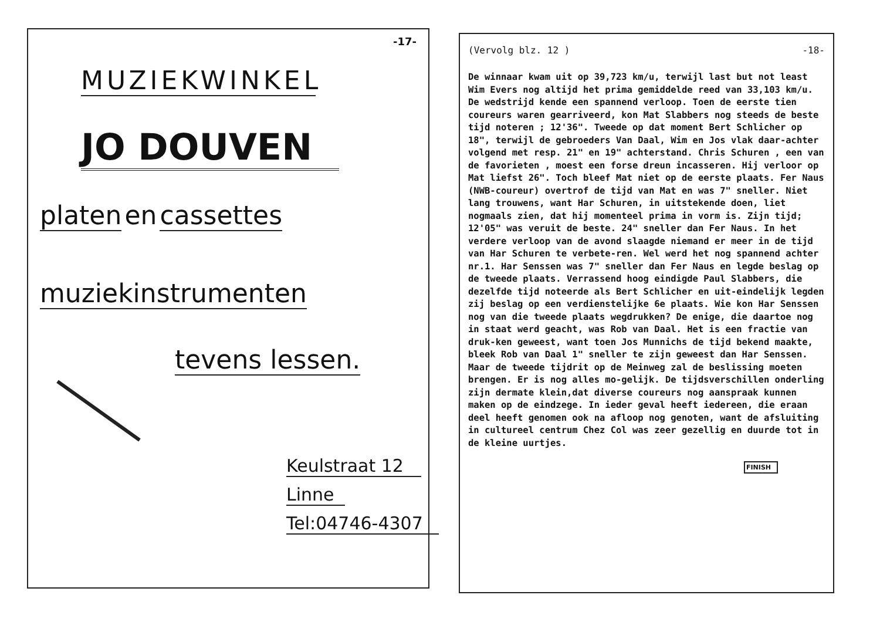-17-
MUZIEKWINKEL
JO DOUVEN
platen en cassettes
muziekinstrumenten
tevens lessen.
Keulstraat 12
Linne
Tel:04746-4307
(Vervolg blz. 12 ) -18-
De winnaar kwam uit op 39,723 km/u, terwijl last but not least Wim Evers nog altijd het prima gemiddelde reed van 33,103 km/u. De wedstrijd kende een spannend verloop. Toen de eerste tien coureurs waren gearriveerd, kon Mat Slabbers nog steeds de beste tijd noteren ; 12'36". Tweede op dat moment Bert Schlicher op 18", terwijl de gebroeders Van Daal, Wim en Jos vlak daar-achter volgend met resp. 21" en 19" achterstand. Chris Schuren , een van de favorieten , moest een forse dreun incasseren. Hij verloor op Mat liefst 26". Toch bleef Mat niet op de eerste plaats. Fer Naus (NWB-coureur) overtrof de tijd van Mat en was 7" sneller. Niet lang trouwens, want Har Schuren, in uitstekende doen, liet nogmaals zien, dat hij momenteel prima in vorm is. Zijn tijd; 12'05" was veruit de beste. 24" sneller dan Fer Naus. In het verdere verloop van de avond slaagde niemand er meer in de tijd van Har Schuren te verbete-ren. Wel werd het nog spannend achter nr.1. Har Senssen was 7" sneller dan Fer Naus en legde beslag op de tweede plaats. Verrassend hoog eindigde Paul Slabbers, die dezelfde tijd noteerde als Bert Schlicher en uit-eindelijk legden zij beslag op een verdienstelijke 6e plaats. Wie kon Har Senssen nog van die tweede plaats wegdrukken? De enige, die daartoe nog in staat werd geacht, was Rob van Daal. Het is een fractie van druk-ken geweest, want toen Jos Munnichs de tijd bekend maakte, bleek Rob van Daal 1" sneller te zijn geweest dan Har Senssen. Maar de tweede tijdrit op de Meinweg zal de beslissing moeten brengen. Er is nog alles mo-gelijk. De tijdsverschillen onderling zijn dermate klein,dat diverse coureurs nog aanspraak kunnen maken op de eindzege. In ieder geval heeft iedereen, die eraan deel heeft genomen ook na afloop nog genoten, want de afsluiting in cultureel centrum Chez Col was zeer gezellig en duurde tot in de kleine uurtjes.
FINISH